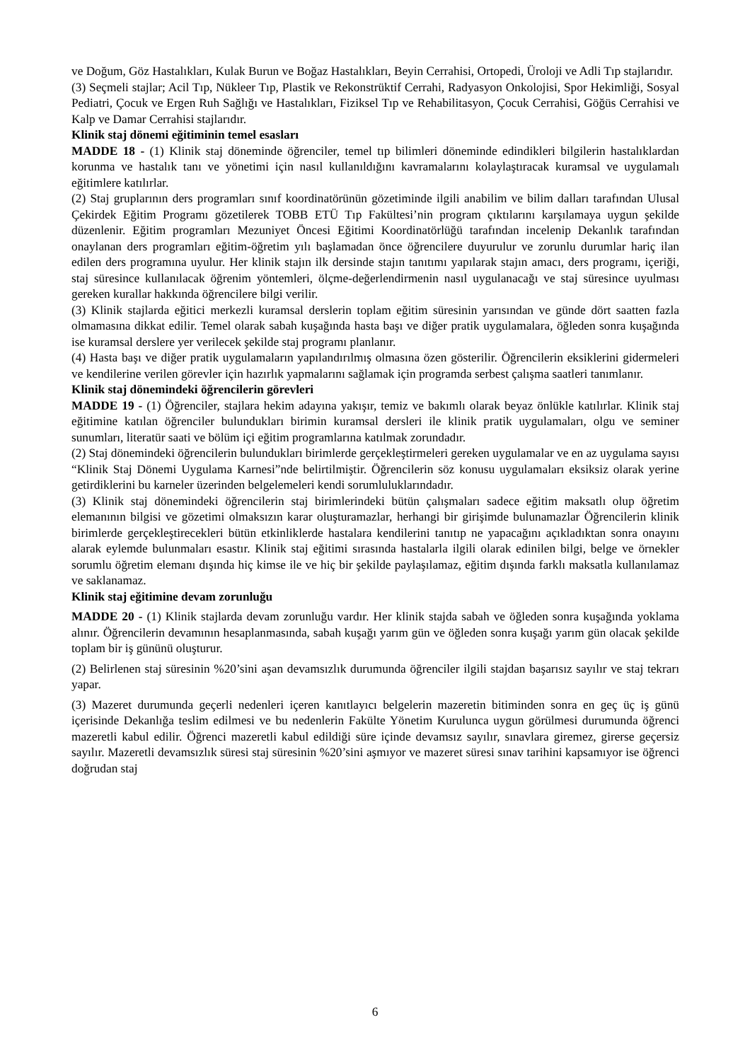ve Doğum, Göz Hastalıkları, Kulak Burun ve Boğaz Hastalıkları, Beyin Cerrahisi, Ortopedi, Üroloji ve Adli Tıp stajlarıdır.
(3) Seçmeli stajlar; Acil Tıp, Nükleer Tıp, Plastik ve Rekonstrüktif Cerrahi, Radyasyon Onkolojisi, Spor Hekimliği, Sosyal Pediatri, Çocuk ve Ergen Ruh Sağlığı ve Hastalıkları, Fiziksel Tıp ve Rehabilitasyon, Çocuk Cerrahisi, Göğüs Cerrahisi ve Kalp ve Damar Cerrahisi stajlarıdır.
Klinik staj dönemi eğitiminin temel esasları
MADDE 18 - (1) Klinik staj döneminde öğrenciler, temel tıp bilimleri döneminde edindikleri bilgilerin hastalıklardan korunma ve hastalık tanı ve yönetimi için nasıl kullanıldığını kavramalarını kolaylaştıracak kuramsal ve uygulamalı eğitimlere katılırlar.
(2) Staj gruplarının ders programları sınıf koordinatörünün gözetiminde ilgili anabilim ve bilim dalları tarafından Ulusal Çekirdek Eğitim Programı gözetilerek TOBB ETÜ Tıp Fakültesi’nin program çıktılarını karşılamaya uygun şekilde düzenlenir. Eğitim programları Mezuniyet Öncesi Eğitimi Koordinatörlüğü tarafından incelenip Dekanlık tarafından onaylanan ders programları eğitim-öğretim yılı başlamadan önce öğrencilere duyurulur ve zorunlu durumlar hariç ilan edilen ders programına uyulur. Her klinik stajın ilk dersinde stajın tanıtımı yapılarak stajın amacı, ders programı, içeriği, staj süresince kullanılacak öğrenim yöntemleri, ölçme-değerlendirmenin nasıl uygulanacağı ve staj süresince uyulması gereken kurallar hakkında öğrencilere bilgi verilir.
(3) Klinik stajlarda eğitici merkezli kuramsal derslerin toplam eğitim süresinin yarısından ve günde dört saatten fazla olmamasına dikkat edilir. Temel olarak sabah kuşağında hasta başı ve diğer pratik uygulamalara, öğleden sonra kuşağında ise kuramsal derslere yer verilecek şekilde staj programı planlanır.
(4) Hasta başı ve diğer pratik uygulamaların yapılandırılmış olmasına özen gösterilir. Öğrencilerin eksiklerini gidermeleri ve kendilerine verilen görevler için hazırlık yapmalarını sağlamak için programda serbest çalışma saatleri tanımlanır.
Klinik staj dönemindeki öğrencilerin görevleri
MADDE 19 - (1) Öğrenciler, stajlara hekim adayına yakışır, temiz ve bakımlı olarak beyaz önlükle katılırlar. Klinik staj eğitimine katılan öğrenciler bulundukları birimin kuramsal dersleri ile klinik pratik uygulamaları, olgu ve seminer sunumları, literatür saati ve bölüm içi eğitim programlarına katılmak zorundadır.
(2) Staj dönemindeki öğrencilerin bulundukları birimlerde gerçekleştirmeleri gereken uygulamalar ve en az uygulama sayısı “Klinik Staj Dönemi Uygulama Karnesi”nde belirtilmiştir. Öğrencilerin söz konusu uygulamaları eksiksiz olarak yerine getirdiklerini bu karneler üzerinden belgelemeleri kendi sorumluluklarındadır.
(3) Klinik staj dönemindeki öğrencilerin staj birimlerindeki bütün çalışmaları sadece eğitim maksatlı olup öğretim elemanının bilgisi ve gözetimi olmaksızın karar oluşturamazlar, herhangi bir girişimde bulunamazlar Öğrencilerin klinik birimlerde gerçekleştirecekleri bütün etkinliklerde hastalara kendilerini tanıtıp ne yapacağını açıkladıktan sonra onayını alarak eylemde bulunmaları esastır. Klinik staj eğitimi sırasında hastalarla ilgili olarak edinilen bilgi, belge ve örnekler sorumlu öğretim elemanı dışında hiç kimse ile ve hiç bir şekilde paylaşılamaz, eğitim dışında farklı maksatla kullanılamaz ve saklanamaz.
Klinik staj eğitimine devam zorunluğu
MADDE 20 - (1) Klinik stajlarda devam zorunluğu vardır. Her klinik stajda sabah ve öğleden sonra kuşağında yoklama alınır. Öğrencilerin devamının hesaplanmasında, sabah kuşağı yarım gün ve öğleden sonra kuşağı yarım gün olacak şekilde toplam bir iş gününü oluşturur.
(2) Belirlenen staj süresinin %20’sini aşan devamsızlık durumunda öğrenciler ilgili stajdan başarısız sayılır ve staj tekrarı yapar.
(3) Mazeret durumunda geçerli nedenleri içeren kanıtlayıcı belgelerin mazeretin bitiminden sonra en geç üç iş günü içerisinde Dekanlığa teslim edilmesi ve bu nedenlerin Fakülte Yönetim Kurulunca uygun görülmesi durumunda öğrenci mazeretli kabul edilir. Öğrenci mazeretli kabul edildiği süre içinde devamsız sayılır, sınavlara giremez, girerse geçersiz sayılır. Mazeretli devamsızlık süresi staj süresinin %20’sini aşmıyor ve mazeret süresi sınav tarihini kapsamıyor ise öğrenci doğrudan staj
6